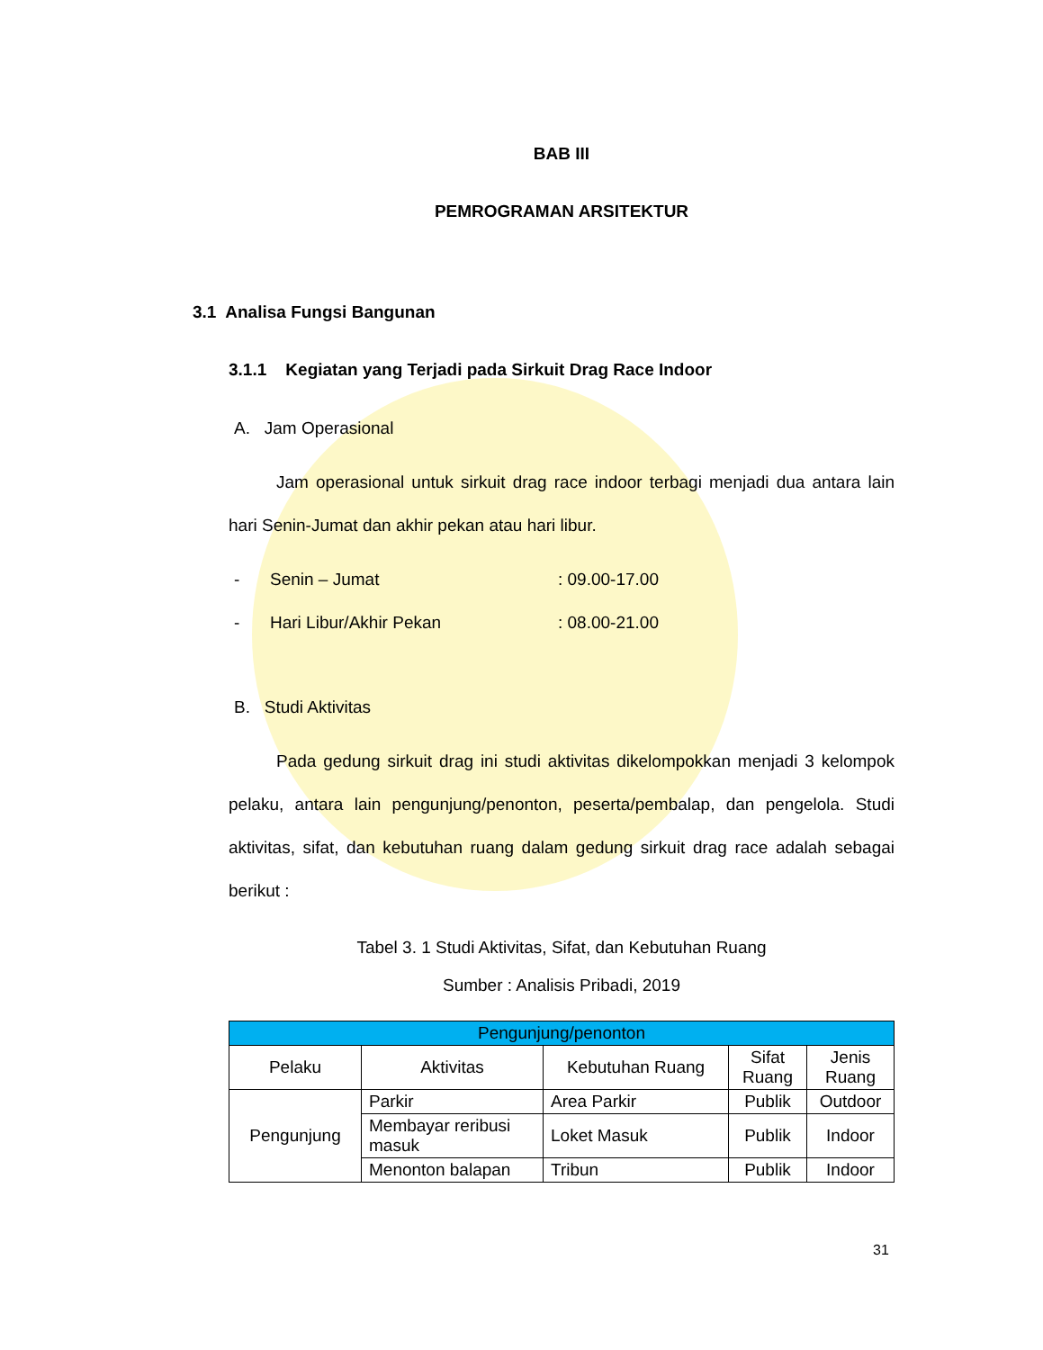BAB III
PEMROGRAMAN ARSITEKTUR
3.1 Analisa Fungsi Bangunan
3.1.1 Kegiatan yang Terjadi pada Sirkuit Drag Race Indoor
A. Jam Operasional
Jam operasional untuk sirkuit drag race indoor terbagi menjadi dua antara lain hari Senin-Jumat dan akhir pekan atau hari libur.
- Senin – Jumat: 09.00-17.00
- Hari Libur/Akhir Pekan: 08.00-21.00
B. Studi Aktivitas
Pada gedung sirkuit drag ini studi aktivitas dikelompokkan menjadi 3 kelompok pelaku, antara lain pengunjung/penonton, peserta/pembalap, dan pengelola. Studi aktivitas, sifat, dan kebutuhan ruang dalam gedung sirkuit drag race adalah sebagai berikut :
Tabel 3. 1 Studi Aktivitas, Sifat, dan Kebutuhan Ruang
Sumber : Analisis Pribadi, 2019
| Pengunjung/penonton | | | | |
| --- | --- | --- | --- | --- |
| Pelaku | Aktivitas | Kebutuhan Ruang | Sifat Ruang | Jenis Ruang |
| Pengunjung | Parkir | Area Parkir | Publik | Outdoor |
| | Membayar reribusi masuk | Loket Masuk | Publik | Indoor |
| | Menonton balapan | Tribun | Publik | Indoor |
31